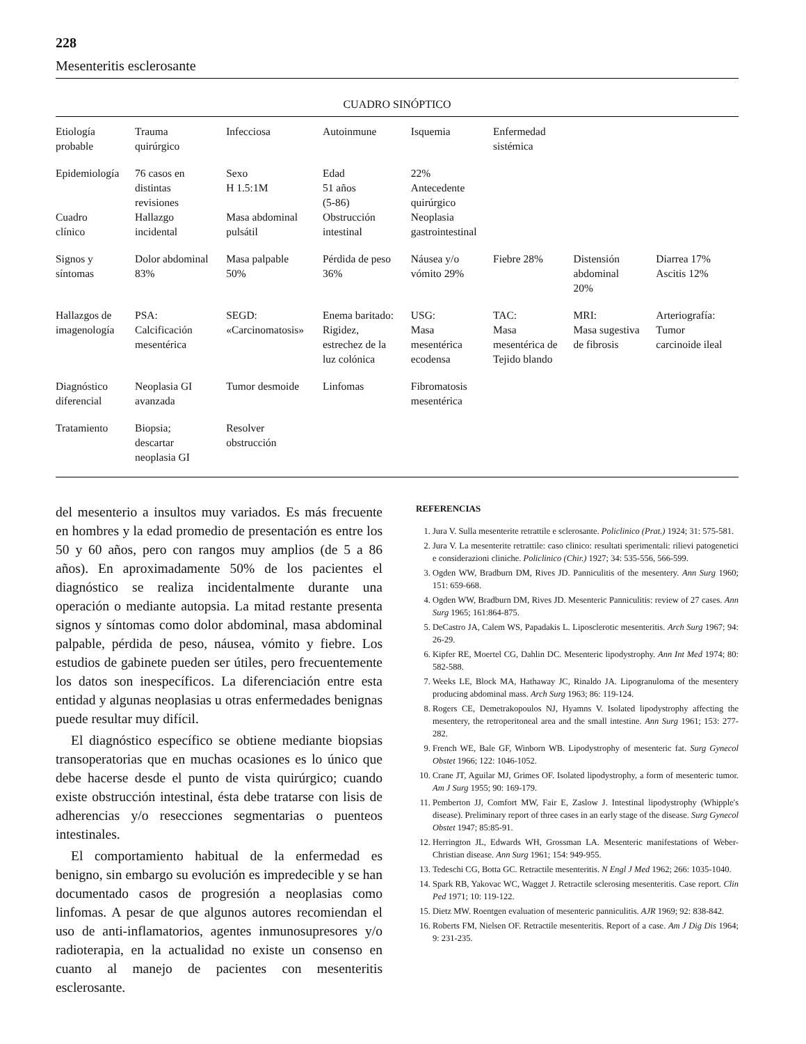228
Mesenteritis esclerosante
CUADRO SINÓPTICO
| Etiología probable | Trauma quirúrgico | Infecciosa | Autoinmune | Isquemia | Enfermedad sistémica | | |
| Epidemiología Cuadro clínico | 76 casos en distintas revisiones Hallazgo incidental | Sexo H 1.5:1M Masa abdominal pulsátil | Edad 51 años (5-86) Obstrucción intestinal | 22% Antecedente quirúrgico Neoplasia gastrointestinal | | | |
| Signos y síntomas | Dolor abdominal 83% | Masa palpable 50% | Pérdida de peso 36% | Náusea y/o vómito 29% | Fiebre 28% | Distensión abdominal 20% | Diarrea 17% Ascitis 12% |
| Hallazgos de imagenología | PSA: Calcificación mesentérica | SEGD: «Carcinomatosis» | Enema baritado: Rigidez, estrechez de la luz colónica | USG: Masa mesentérica ecodensa | TAC: Masa mesentérica de Tejido blando | MRI: Masa sugestiva de fibrosis | Arteriografía: Tumor carcinoide ileal |
| Diagnóstico diferencial | Neoplasia GI avanzada | Tumor desmoide | Linfomas | Fibromatosis mesentérica | | | |
| Tratamiento | Biopsia; descartar neoplasia GI | Resolver obstrucción | | | | | |
del mesenterio a insultos muy variados. Es más frecuente en hombres y la edad promedio de presentación es entre los 50 y 60 años, pero con rangos muy amplios (de 5 a 86 años). En aproximadamente 50% de los pacientes el diagnóstico se realiza incidentalmente durante una operación o mediante autopsia. La mitad restante presenta signos y síntomas como dolor abdominal, masa abdominal palpable, pérdida de peso, náusea, vómito y fiebre. Los estudios de gabinete pueden ser útiles, pero frecuentemente los datos son inespecíficos. La diferenciación entre esta entidad y algunas neoplasias u otras enfermedades benignas puede resultar muy difícil.
El diagnóstico específico se obtiene mediante biopsias transoperatorias que en muchas ocasiones es lo único que debe hacerse desde el punto de vista quirúrgico; cuando existe obstrucción intestinal, ésta debe tratarse con lisis de adherencias y/o resecciones segmentarias o puenteos intestinales.
El comportamiento habitual de la enfermedad es benigno, sin embargo su evolución es impredecible y se han documentado casos de progresión a neoplasias como linfomas. A pesar de que algunos autores recomiendan el uso de anti-inflamatorios, agentes inmunosupresores y/o radioterapia, en la actualidad no existe un consenso en cuanto al manejo de pacientes con mesenteritis esclerosante.
REFERENCIAS
1. Jura V. Sulla mesenterite retrattile e sclerosante. Policlinico (Prat.) 1924; 31: 575-581.
2. Jura V. La mesenterite retrattile: caso clinico: resultati sperimentali: rilievi patogenetici e considerazioni cliniche. Policlinico (Chir.) 1927; 34: 535-556, 566-599.
3. Ogden WW, Bradburn DM, Rives JD. Panniculitis of the mesentery. Ann Surg 1960; 151: 659-668.
4. Ogden WW, Bradburn DM, Rives JD. Mesenteric Panniculitis: review of 27 cases. Ann Surg 1965; 161:864-875.
5. DeCastro JA, Calem WS, Papadakis L. Liposclerotic mesenteritis. Arch Surg 1967; 94: 26-29.
6. Kipfer RE, Moertel CG, Dahlin DC. Mesenteric lipodystrophy. Ann Int Med 1974; 80: 582-588.
7. Weeks LE, Block MA, Hathaway JC, Rinaldo JA. Lipogranuloma of the mesentery producing abdominal mass. Arch Surg 1963; 86: 119-124.
8. Rogers CE, Demetrakopoulos NJ, Hyamns V. Isolated lipodystrophy affecting the mesentery, the retroperitoneal area and the small intestine. Ann Surg 1961; 153: 277-282.
9. French WE, Bale GF, Winborn WB. Lipodystrophy of mesenteric fat. Surg Gynecol Obstet 1966; 122: 1046-1052.
10. Crane JT, Aguilar MJ, Grimes OF. Isolated lipodystrophy, a form of mesenteric tumor. Am J Surg 1955; 90: 169-179.
11. Pemberton JJ, Comfort MW, Fair E, Zaslow J. Intestinal lipodystrophy (Whipple's disease). Preliminary report of three cases in an early stage of the disease. Surg Gynecol Obstet 1947; 85:85-91.
12. Herrington JL, Edwards WH, Grossman LA. Mesenteric manifestations of Weber-Christian disease. Ann Surg 1961; 154: 949-955.
13. Tedeschi CG, Botta GC. Retractile mesenteritis. N Engl J Med 1962; 266: 1035-1040.
14. Spark RB, Yakovac WC, Wagget J. Retractile sclerosing mesenteritis. Case report. Clin Ped 1971; 10: 119-122.
15. Dietz MW. Roentgen evaluation of mesenteric panniculitis. AJR 1969; 92: 838-842.
16. Roberts FM, Nielsen OF. Retractile mesenteritis. Report of a case. Am J Dig Dis 1964; 9: 231-235.